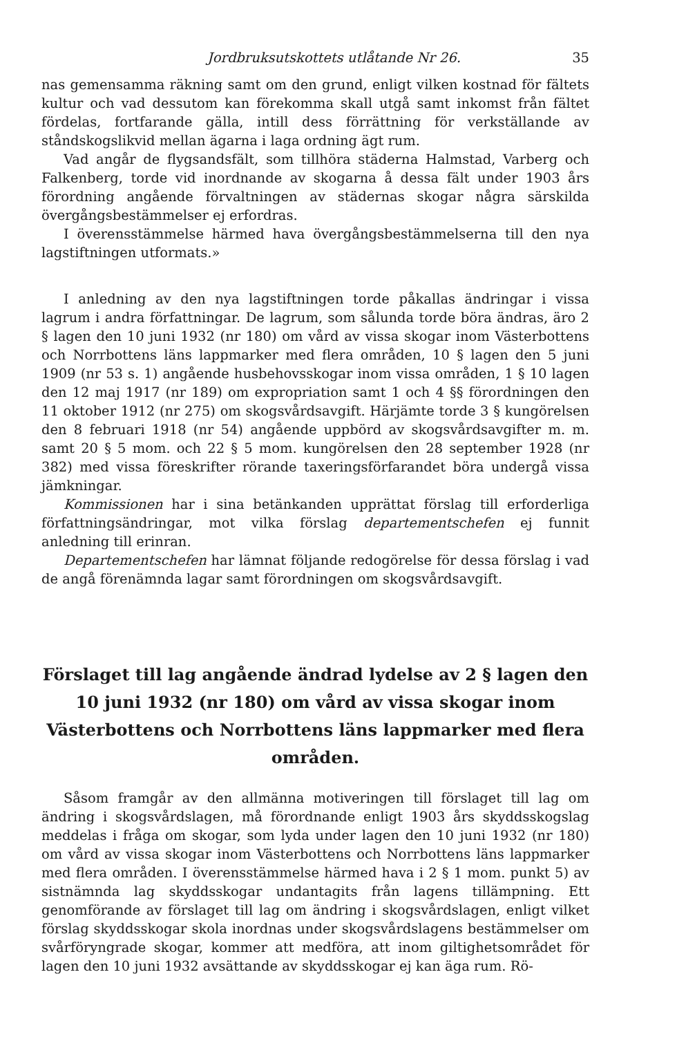Jordbruksutskottets utlåtande Nr 26. 35
nas gemensamma räkning samt om den grund, enligt vilken kostnad för fältets kultur och vad dessutom kan förekomma skall utgå samt inkomst från fältet fördelas, fortfarande gälla, intill dess förrättning för verkställande av ståndskogslikvid mellan ägarna i laga ordning ägt rum.
Vad angår de flygsandsfält, som tillhöra städerna Halmstad, Varberg och Falkenberg, torde vid inordnande av skogarna å dessa fält under 1903 års förordning angående förvaltningen av städernas skogar några särskilda övergångsbestämmelser ej erfordras.
I överensstämmelse härmed hava övergångsbestämmelserna till den nya lagstiftningen utformats.»
I anledning av den nya lagstiftningen torde påkallas ändringar i vissa lagrum i andra författningar. De lagrum, som sålunda torde böra ändras, äro 2 § lagen den 10 juni 1932 (nr 180) om vård av vissa skogar inom Västerbottens och Norrbottens läns lappmarker med flera områden, 10 § lagen den 5 juni 1909 (nr 53 s. 1) angående husbehovsskogar inom vissa områden, 1 § 10 lagen den 12 maj 1917 (nr 189) om expropriation samt 1 och 4 §§ förordningen den 11 oktober 1912 (nr 275) om skogsvårdsavgift. Härjämte torde 3 § kungörelsen den 8 februari 1918 (nr 54) angående uppbörd av skogsvårdsavgifter m. m. samt 20 § 5 mom. och 22 § 5 mom. kungörelsen den 28 september 1928 (nr 382) med vissa föreskrifter rörande taxeringsförfarandet böra undergå vissa jämkningar.
Kommissionen har i sina betänkanden upprättat förslag till erforderliga författningsändringar, mot vilka förslag departementschefen ej funnit anledning till erinran.
Departementschefen har lämnat följande redogörelse för dessa förslag i vad de angå förenämnda lagar samt förordningen om skogsvårdsavgift.
Förslaget till lag angående ändrad lydelse av 2 § lagen den 10 juni 1932 (nr 180) om vård av vissa skogar inom Västerbottens och Norrbottens läns lappmarker med flera områden.
Såsom framgår av den allmänna motiveringen till förslaget till lag om ändring i skogsvårdslagen, må förordnande enligt 1903 års skyddsskogslag meddelas i fråga om skogar, som lyda under lagen den 10 juni 1932 (nr 180) om vård av vissa skogar inom Västerbottens och Norrbottens läns lappmarker med flera områden. I överensstämmelse härmed hava i 2 § 1 mom. punkt 5) av sistnämnda lag skyddsskogar undantagits från lagens tillämpning. Ett genomförande av förslaget till lag om ändring i skogsvårdslagen, enligt vilket förslag skyddsskogar skola inordnas under skogsvårdslagens bestämmelser om svårföryngrade skogar, kommer att medföra, att inom giltighetsområdet för lagen den 10 juni 1932 avsättande av skyddsskogar ej kan äga rum. Rö-